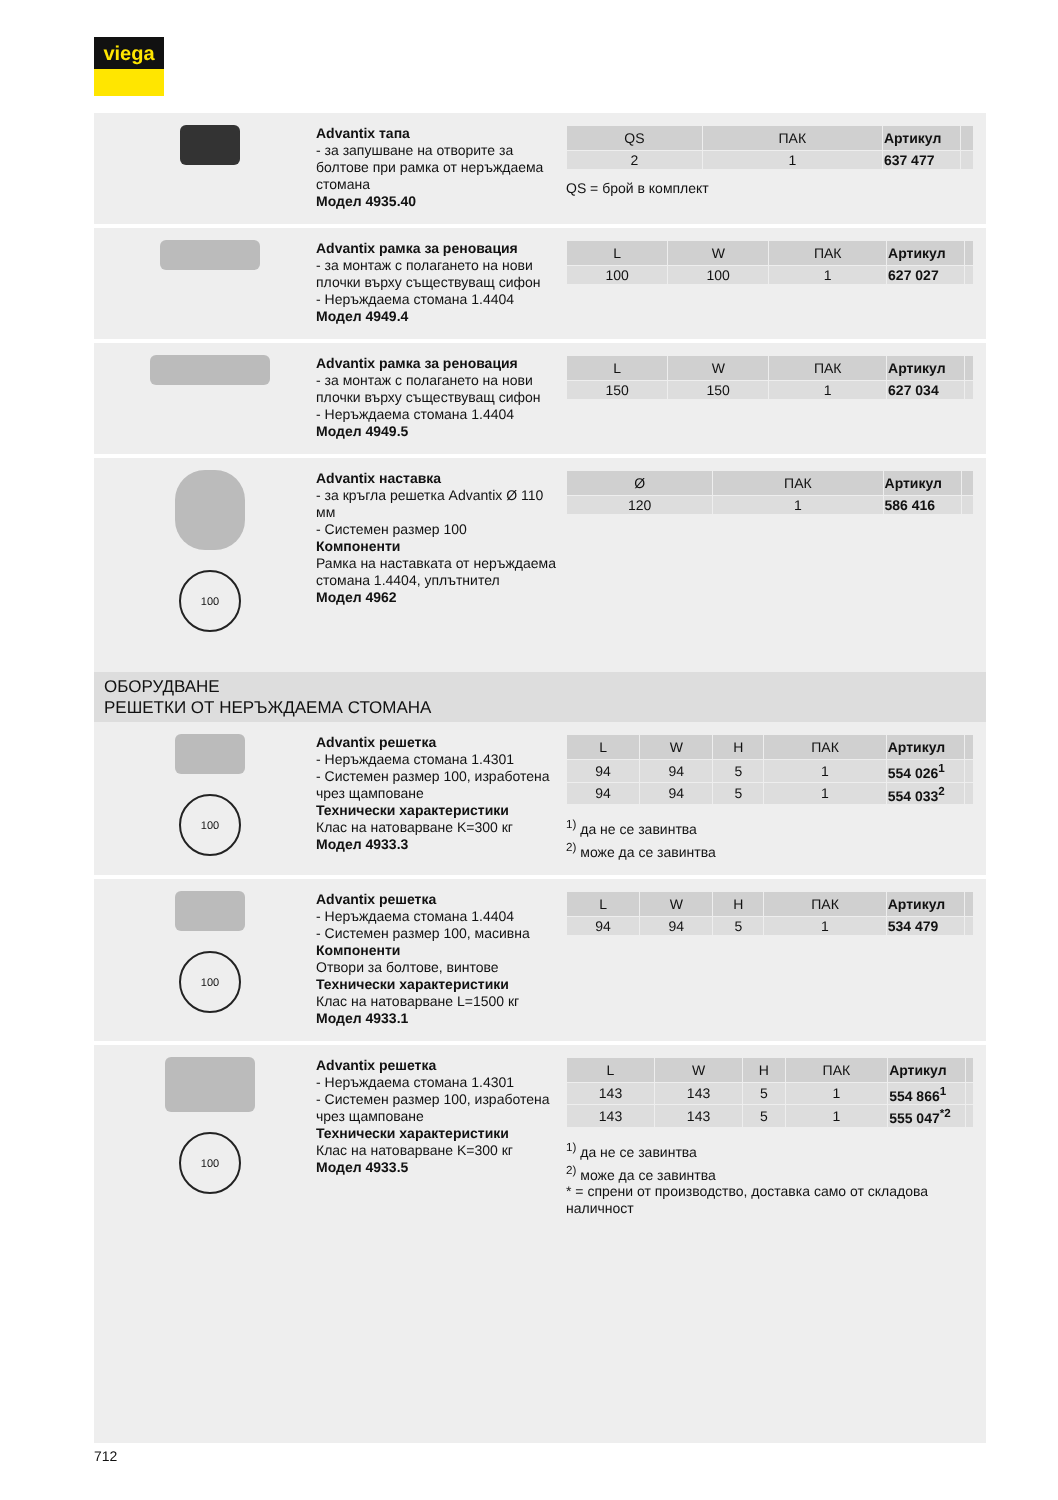viega
Advantix тапа
- за запушване на отворите за болтове при рамка от неръждаема стомана
Модел 4935.40
| QS | ПАК | Артикул | |
| --- | --- | --- | --- |
| 2 | 1 | 637 477 | |
QS = брой в комплект
Advantix рамка за реновация
- за монтаж с полагането на нови плочки върху съществуващ сифон
- Неръждаема стомана 1.4404
Модел 4949.4
| L | W | ПАК | Артикул | |
| --- | --- | --- | --- | --- |
| 100 | 100 | 1 | 627 027 | |
Advantix рамка за реновация
- за монтаж с полагането на нови плочки върху съществуващ сифон
- Неръждаема стомана 1.4404
Модел 4949.5
| L | W | ПАК | Артикул | |
| --- | --- | --- | --- | --- |
| 150 | 150 | 1 | 627 034 | |
100
Advantix наставка
- за кръгла решетка Advantix Ø 110 мм
- Системен размер 100
Компоненти
Рамка на наставката от неръждаема стомана 1.4404, уплътнител
Модел 4962
| Ø | ПАК | Артикул | |
| --- | --- | --- | --- |
| 120 | 1 | 586 416 | |
ОБОРУДВАНЕ
РЕШЕТКИ ОТ НЕРЪЖДАЕМА СТОМАНА
100
Advantix решетка
- Неръждаема стомана 1.4301
- Системен размер 100, изработена чрез щамповане
Технически характеристики
Клас на натоварване K=300 кг
Модел 4933.3
| L | W | H | ПАК | Артикул | |
| --- | --- | --- | --- | --- | --- |
| 94 | 94 | 5 | 1 | 554 026<sup>1</sup> | |
| 94 | 94 | 5 | 1 | 554 033<sup>2</sup> | |
<sup>1)</sup> да не се завинтва
<sup>2)</sup> може да се завинтва
100
Advantix решетка
- Неръждаема стомана 1.4404
- Системен размер 100, масивна
Компоненти
Отвори за болтове, винтове
Технически характеристики
Клас на натоварване L=1500 кг
Модел 4933.1
| L | W | H | ПАК | Артикул | |
| --- | --- | --- | --- | --- | --- |
| 94 | 94 | 5 | 1 | 534 479 | |
100
Advantix решетка
- Неръждаема стомана 1.4301
- Системен размер 100, изработена чрез щамповане
Технически характеристики
Клас на натоварване K=300 кг
Модел 4933.5
| L | W | H | ПАК | Артикул | |
| --- | --- | --- | --- | --- | --- |
| 143 | 143 | 5 | 1 | 554 866<sup>1</sup> | |
| 143 | 143 | 5 | 1 | 555 047<sup>*2</sup> | |
<sup>1)</sup> да не се завинтва
<sup>2)</sup> може да се завинтва
* = спрени от производство, доставка само от складова наличност
712